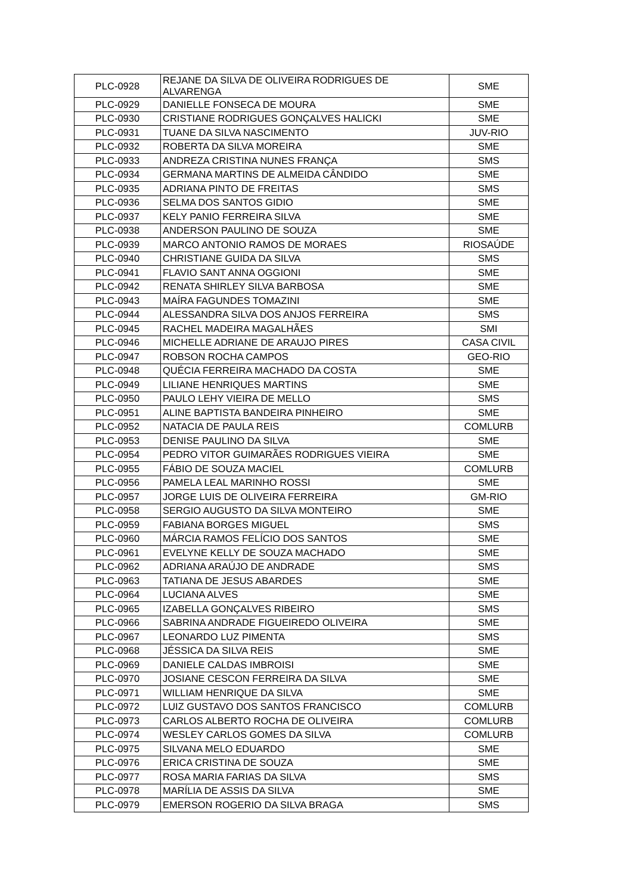| PLC-0928 | REJANE DA SILVA DE OLIVEIRA RODRIGUES DE ALVARENGA | SME |
| PLC-0929 | DANIELLE FONSECA DE MOURA | SME |
| PLC-0930 | CRISTIANE RODRIGUES GONÇALVES HALICKI | SME |
| PLC-0931 | TUANE DA SILVA NASCIMENTO | JUV-RIO |
| PLC-0932 | ROBERTA DA SILVA MOREIRA | SME |
| PLC-0933 | ANDREZA CRISTINA NUNES FRANÇA | SMS |
| PLC-0934 | GERMANA MARTINS DE ALMEIDA CÂNDIDO | SME |
| PLC-0935 | ADRIANA PINTO DE FREITAS | SMS |
| PLC-0936 | SELMA DOS SANTOS GIDIO | SME |
| PLC-0937 | KELY PANIO FERREIRA SILVA | SME |
| PLC-0938 | ANDERSON PAULINO DE SOUZA | SME |
| PLC-0939 | MARCO ANTONIO RAMOS DE MORAES | RIOSAÚDE |
| PLC-0940 | CHRISTIANE GUIDA DA SILVA | SMS |
| PLC-0941 | FLAVIO SANT ANNA OGGIONI | SME |
| PLC-0942 | RENATA SHIRLEY SILVA BARBOSA | SME |
| PLC-0943 | MAÍRA FAGUNDES TOMAZINI | SME |
| PLC-0944 | ALESSANDRA SILVA DOS ANJOS FERREIRA | SMS |
| PLC-0945 | RACHEL MADEIRA MAGALHÃES | SMI |
| PLC-0946 | MICHELLE ADRIANE DE ARAUJO PIRES | CASA CIVIL |
| PLC-0947 | ROBSON ROCHA CAMPOS | GEO-RIO |
| PLC-0948 | QUÉCIA FERREIRA MACHADO DA COSTA | SME |
| PLC-0949 | LILIANE HENRIQUES MARTINS | SME |
| PLC-0950 | PAULO LEHY VIEIRA DE MELLO | SMS |
| PLC-0951 | ALINE BAPTISTA BANDEIRA PINHEIRO | SME |
| PLC-0952 | NATACIA DE PAULA REIS | COMLURB |
| PLC-0953 | DENISE PAULINO DA SILVA | SME |
| PLC-0954 | PEDRO VITOR GUIMARÃES RODRIGUES VIEIRA | SME |
| PLC-0955 | FÁBIO DE SOUZA MACIEL | COMLURB |
| PLC-0956 | PAMELA LEAL MARINHO ROSSI | SME |
| PLC-0957 | JORGE LUIS DE OLIVEIRA FERREIRA | GM-RIO |
| PLC-0958 | SERGIO AUGUSTO DA SILVA MONTEIRO | SME |
| PLC-0959 | FABIANA BORGES MIGUEL | SMS |
| PLC-0960 | MÁRCIA RAMOS FELÍCIO DOS SANTOS | SME |
| PLC-0961 | EVELYNE KELLY DE SOUZA MACHADO | SME |
| PLC-0962 | ADRIANA ARAÚJO DE ANDRADE | SMS |
| PLC-0963 | TATIANA DE JESUS ABARDES | SME |
| PLC-0964 | LUCIANA ALVES | SME |
| PLC-0965 | IZABELLA GONÇALVES RIBEIRO | SMS |
| PLC-0966 | SABRINA ANDRADE FIGUEIREDO OLIVEIRA | SME |
| PLC-0967 | LEONARDO LUZ PIMENTA | SMS |
| PLC-0968 | JÉSSICA DA SILVA REIS | SME |
| PLC-0969 | DANIELE CALDAS IMBROISI | SME |
| PLC-0970 | JOSIANE CESCON FERREIRA DA SILVA | SME |
| PLC-0971 | WILLIAM HENRIQUE DA SILVA | SME |
| PLC-0972 | LUIZ GUSTAVO DOS SANTOS FRANCISCO | COMLURB |
| PLC-0973 | CARLOS ALBERTO ROCHA DE OLIVEIRA | COMLURB |
| PLC-0974 | WESLEY CARLOS GOMES DA SILVA | COMLURB |
| PLC-0975 | SILVANA MELO EDUARDO | SME |
| PLC-0976 | ERICA CRISTINA DE SOUZA | SME |
| PLC-0977 | ROSA MARIA FARIAS DA SILVA | SMS |
| PLC-0978 | MARÍLIA DE ASSIS DA SILVA | SME |
| PLC-0979 | EMERSON ROGERIO DA SILVA BRAGA | SMS |